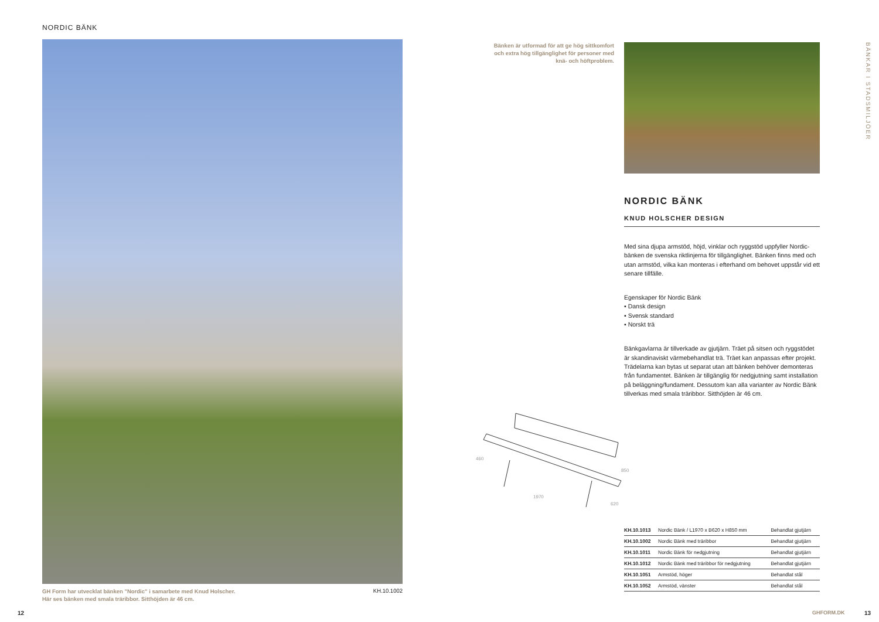NORDIC BÄNK
GH Form har utvecklat bänken "Nordic" i samarbete med Knud Holscher.
Här ses bänken med smala träribbor. Sitthöjden är 46 cm.
KH.10.1002
Bänken är utformad för att ge hög sittkomfort och extra hög tillgänglighet för personer med knä- och höftproblem.
NORDIC BÄNK
KNUD HOLSCHER DESIGN
Med sina djupa armstöd, höjd, vinklar och ryggstöd uppfyller Nordic-bänken de svenska riktlinjerna för tillgänglighet. Bänken finns med och utan armstöd, vilka kan monteras i efterhand om behovet uppstår vid ett senare tillfälle.
Egenskaper för Nordic Bänk
▪ Dansk design
▪ Svensk standard
▪ Norskt trä
Bänkgavlarna är tillverkade av gjutjärn. Träet på sitsen och ryggstödet är skandinaviskt värmebehandlat trä. Träet kan anpassas efter projekt. Trädelarna kan bytas ut separat utan att bänken behöver demonteras från fundamentet. Bänken är tillgänglig för nedgjutning samt installation på beläggning/fundament. Dessutom kan alla varianter av Nordic Bänk tillverkas med smala träribbor. Sitthöjden är 46 cm.
BÄNKAR I STADSMILJÖER
460
1970
620
850
| KH.10.1013 | Nordic Bänk / L1970 x B620 x H850 mm | Behandlat gjutjärn |
| KH.10.1002 | Nordic Bänk med träribbor | Behandlat gjutjärn |
| KH.10.1011 | Nordic Bänk för nedgjutning | Behandlat gjutjärn |
| KH.10.1012 | Nordic Bänk med träribbor för nedgjutning | Behandlat gjutjärn |
| KH.10.1051 | Armstöd, höger | Behandlat stål |
| KH.10.1052 | Armstöd, vänster | Behandlat stål |
12 GHFORM.DK 13